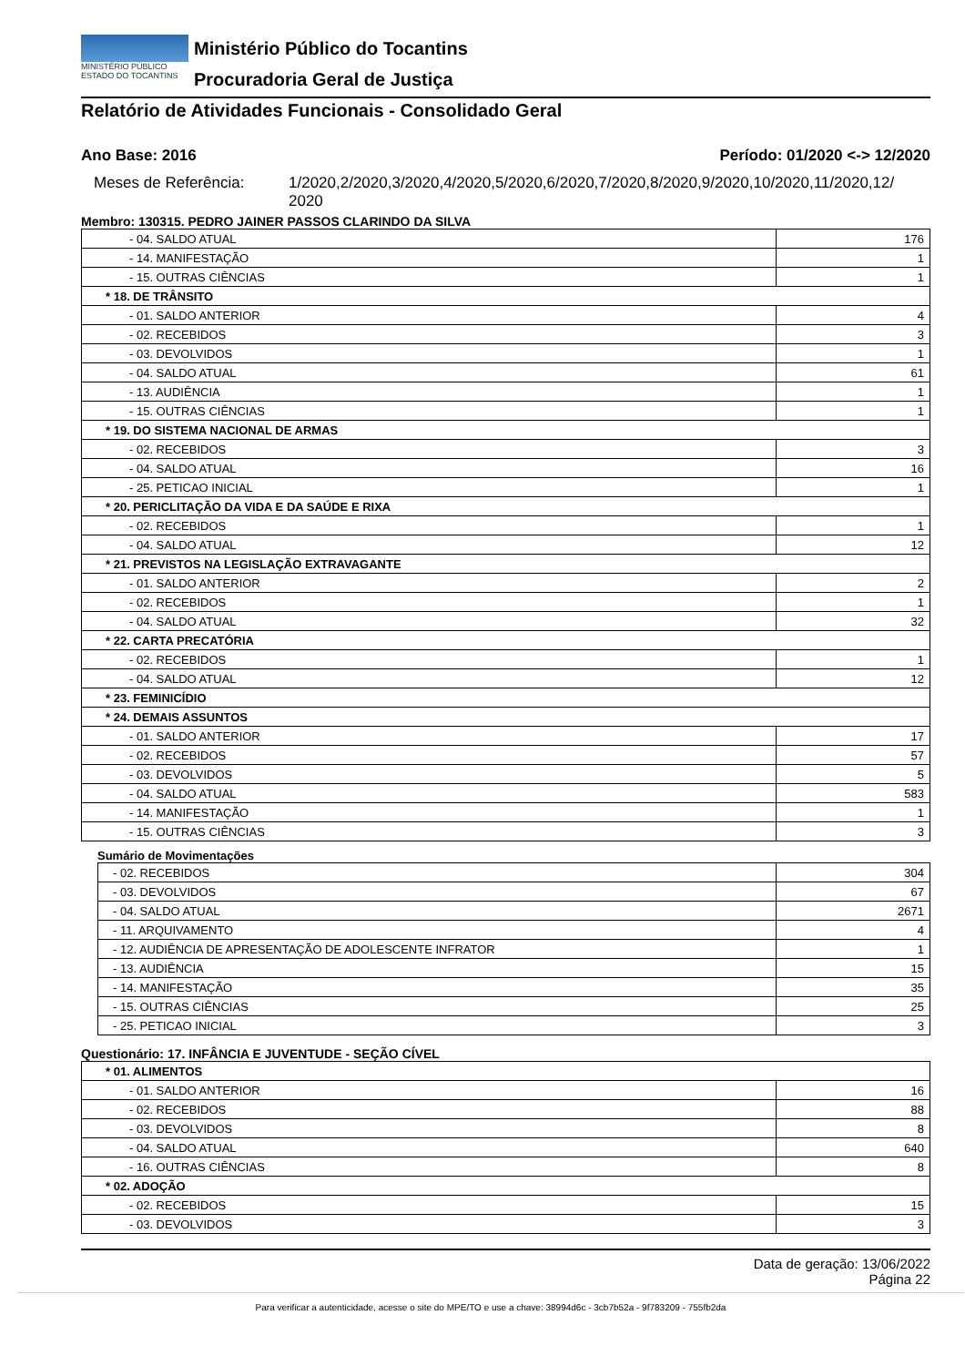MINISTÉRIO PÚBLICO
ESTADO DO TOCANTINS
Ministério Público do Tocantins
Procuradoria Geral de Justiça
Relatório de Atividades Funcionais - Consolidado Geral
Ano Base: 2016 Período: 01/2020 <-> 12/2020
Meses de Referência: 1/2020,2/2020,3/2020,4/2020,5/2020,6/2020,7/2020,8/2020,9/2020,10/2020,11/2020,12/
2020
Membro: 130315. PEDRO JAINER PASSOS CLARINDO DA SILVA
| - 04. SALDO ATUAL | 176 |
| - 14. MANIFESTAÇÃO | 1 |
| - 15. OUTRAS CIÊNCIAS | 1 |
| * 18. DE TRÂNSITO | |
| - 01. SALDO ANTERIOR | 4 |
| - 02. RECEBIDOS | 3 |
| - 03. DEVOLVIDOS | 1 |
| - 04. SALDO ATUAL | 61 |
| - 13. AUDIÊNCIA | 1 |
| - 15. OUTRAS CIÊNCIAS | 1 |
| * 19. DO SISTEMA NACIONAL DE ARMAS | |
| - 02. RECEBIDOS | 3 |
| - 04. SALDO ATUAL | 16 |
| - 25. PETICAO INICIAL | 1 |
| * 20. PERICLITAÇÃO DA VIDA E DA SAÚDE E RIXA | |
| - 02. RECEBIDOS | 1 |
| - 04. SALDO ATUAL | 12 |
| * 21. PREVISTOS NA LEGISLAÇÃO EXTRAVAGANTE | |
| - 01. SALDO ANTERIOR | 2 |
| - 02. RECEBIDOS | 1 |
| - 04. SALDO ATUAL | 32 |
| * 22. CARTA PRECATÓRIA | |
| - 02. RECEBIDOS | 1 |
| - 04. SALDO ATUAL | 12 |
| * 23. FEMINICÍDIO | |
| * 24. DEMAIS ASSUNTOS | |
| - 01. SALDO ANTERIOR | 17 |
| - 02. RECEBIDOS | 57 |
| - 03. DEVOLVIDOS | 5 |
| - 04. SALDO ATUAL | 583 |
| - 14. MANIFESTAÇÃO | 1 |
| - 15. OUTRAS CIÊNCIAS | 3 |
Sumário de Movimentações
| - 02. RECEBIDOS | 304 |
| - 03. DEVOLVIDOS | 67 |
| - 04. SALDO ATUAL | 2671 |
| - 11. ARQUIVAMENTO | 4 |
| - 12. AUDIÊNCIA DE APRESENTAÇÃO DE ADOLESCENTE INFRATOR | 1 |
| - 13. AUDIÊNCIA | 15 |
| - 14. MANIFESTAÇÃO | 35 |
| - 15. OUTRAS CIÊNCIAS | 25 |
| - 25. PETICAO INICIAL | 3 |
Questionário: 17. INFÂNCIA E JUVENTUDE - SEÇÃO CÍVEL
| * 01. ALIMENTOS | |
| - 01. SALDO ANTERIOR | 16 |
| - 02. RECEBIDOS | 88 |
| - 03. DEVOLVIDOS | 8 |
| - 04. SALDO ATUAL | 640 |
| - 16. OUTRAS CIÊNCIAS | 8 |
| * 02. ADOÇÃO | |
| - 02. RECEBIDOS | 15 |
| - 03. DEVOLVIDOS | 3 |
Data de geração: 13/06/2022
Página 22
Para verificar a autenticidade, acesse o site do MPE/TO e use a chave: 38994d6c - 3cb7b52a - 9f783209 - 755fb2da